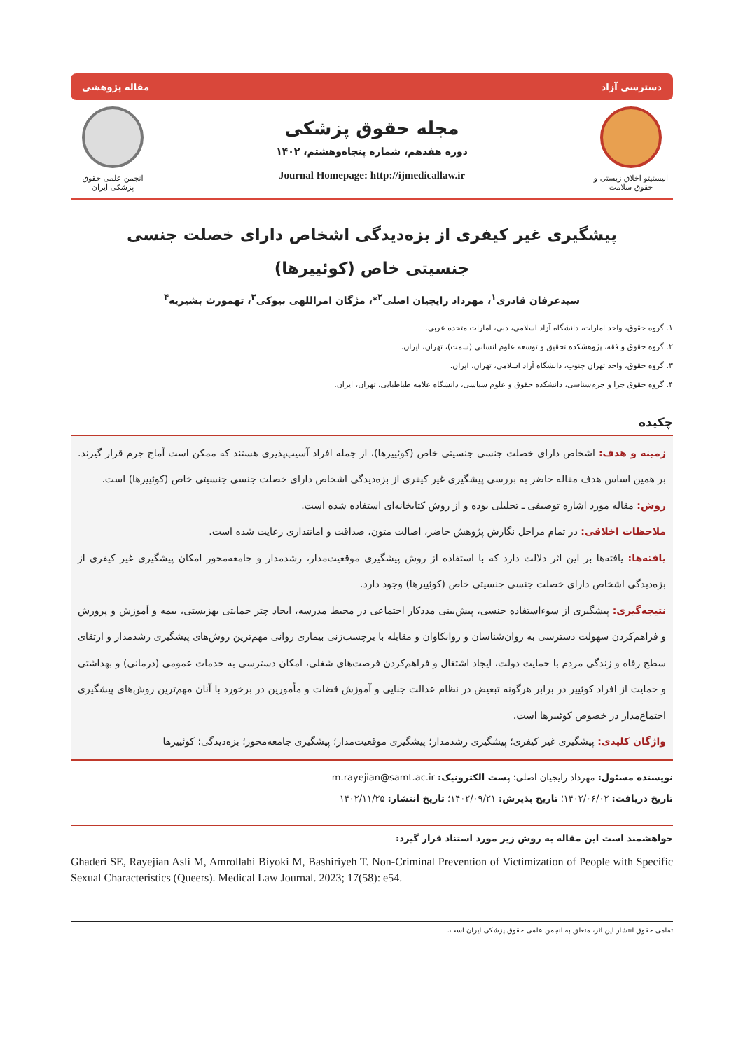دسترسی آزاد مقاله پژوهشی
انیستیتو اخلاق زیستی و حقوق سلامت
مجله حقوق پزشکی
دوره هفدهم، شماره پنجاه‌وهشتم، ۱۴۰۲
Journal Homepage: http://ijmedicallaw.ir
انجمن علمی حقوق پزشکی ایران
پیشگیری غیر کیفری از بزه‌دیدگی اشخاص دارای خصلت جنسی جنسیتی خاص (کوئییرها)
سیدعرفان قادری<sup>۱</sup>، مهرداد رایجیان اصلی<sup>۲</sup>*، مژگان امراللهی بیوکی<sup>۳</sup>، تهمورث بشیریه<sup>۴</sup>
۱. گروه حقوق، واحد امارات، دانشگاه آزاد اسلامی، دبی، امارات متحده عربی.
۲. گروه حقوق و فقه، پژوهشکده تحقیق و توسعه علوم انسانی (سمت)، تهران، ایران.
۳. گروه حقوق، واحد تهران جنوب، دانشگاه آزاد اسلامی، تهران، ایران.
۴. گروه حقوق جزا و جرم‌شناسی، دانشکده حقوق و علوم سیاسی، دانشگاه علامه طباطبایی، تهران، ایران.
چکیده
زمینه و هدف: اشخاص دارای خصلت جنسی جنسیتی خاص (کوئییرها)، از جمله افراد آسیب‌پذیری هستند که ممکن است آماج جرم قرار گیرند. بر همین اساس هدف مقاله حاضر به بررسی پیشگیری غیر کیفری از بزه‌دیدگی اشخاص دارای خصلت جنسی جنسیتی خاص (کوئییرها) است.
روش: مقاله مورد اشاره توصیفی ـ تحلیلی بوده و از روش کتابخانه‌ای استفاده شده است.
ملاحظات اخلاقی: در تمام مراحل نگارش پژوهش حاضر، اصالت متون، صداقت و امانتداری رعایت شده است.
یافته‌ها: یافته‌ها بر این اثر دلالت دارد که با استفاده از روش پیشگیری موقعیت‌مدار، رشدمدار و جامعه‌محور امکان پیشگیری غیر کیفری از بزه‌دیدگی اشخاص دارای خصلت جنسی جنسیتی خاص (کوئییرها) وجود دارد.
نتیجه‌گیری: پیشگیری از سوءاستفاده جنسی، پیش‌بینی مددکار اجتماعی در محیط مدرسه، ایجاد چتر حمایتی بهزیستی، بیمه و آموزش و پرورش و فراهم‌کردن سهولت دسترسی به روان‌شناسان و روانکاوان و مقابله با برچسب‌زنی بیماری روانی مهم‌ترین روش‌های پیشگیری رشدمدار و ارتقای سطح رفاه و زندگی مردم با حمایت دولت، ایجاد اشتغال و فراهم‌کردن فرصت‌های شغلی، امکان دسترسی به خدمات عمومی (درمانی) و بهداشتی و حمایت از افراد کوئییر در برابر هرگونه تبعیض در نظام عدالت جنایی و آموزش قضات و مأمورین در برخورد با آنان مهم‌ترین روش‌های پیشگیری اجتماع‌مدار در خصوص کوئییرها است.
واژگان کلیدی: پیشگیری غیر کیفری؛ پیشگیری رشدمدار؛ پیشگیری موقعیت‌مدار؛ پیشگیری جامعه‌محور؛ بزه‌دیدگی؛ کوئییرها
نویسنده مسئول: مهرداد رایجیان اصلی؛ پست الکترونیک: m.rayejian@samt.ac.ir
تاریخ دریافت: ۱۴۰۲/۰۶/۰۲؛ تاریخ پذیرش: ۱۴۰۲/۰۹/۲۱؛ تاریخ انتشار: ۱۴۰۲/۱۱/۲۵
خواهشمند است این مقاله به روش زیر مورد استناد قرار گیرد:
Ghaderi SE, Rayejian Asli M, Amrollahi Biyoki M, Bashiriyeh T. Non-Criminal Prevention of Victimization of People with Specific Sexual Characteristics (Queers). Medical Law Journal. 2023; 17(58): e54.
تمامی حقوق انتشار این اثر، متعلق به انجمن علمی حقوق پزشکی ایران است.